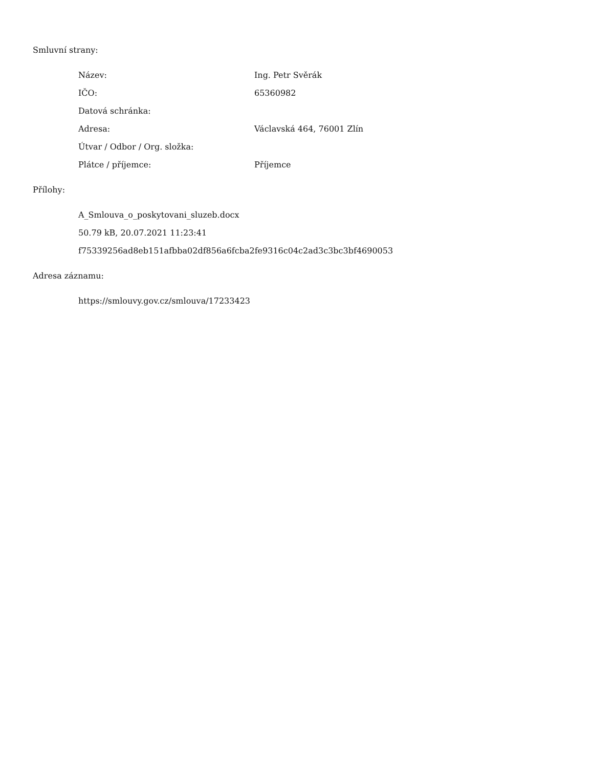Smluvní strany:
| Název: | Ing. Petr Svěrák |
| IČO: | 65360982 |
| Datová schránka: | |
| Adresa: | Václavská 464, 76001 Zlín |
| Útvar / Odbor / Org. složka: | |
| Plátce / příjemce: | Příjemce |
Přílohy:
A_Smlouva_o_poskytovani_sluzeb.docx
50.79 kB, 20.07.2021 11:23:41
f75339256ad8eb151afbba02df856a6fcba2fe9316c04c2ad3c3bc3bf4690053
Adresa záznamu:
https://smlouvy.gov.cz/smlouva/17233423